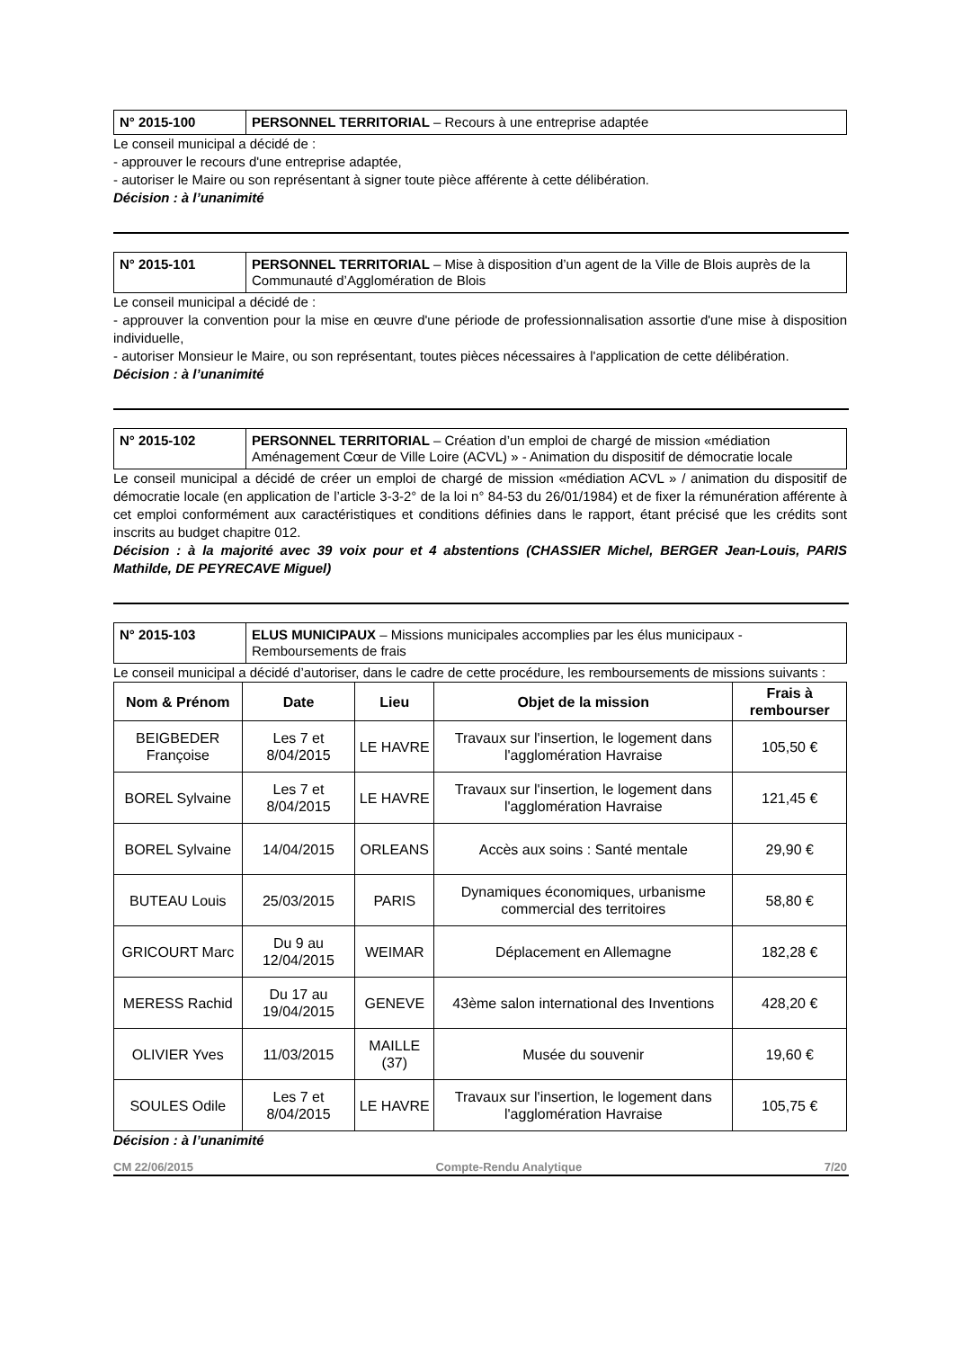| N° 2015-100 | PERSONNEL TERRITORIAL – Recours à une entreprise adaptée |
Le conseil municipal a décidé de :
- approuver le recours d'une entreprise adaptée,
- autoriser le Maire ou son représentant à signer toute pièce afférente à cette délibération.
Décision : à l’unanimité
| N° 2015-101 | PERSONNEL TERRITORIAL – Mise à disposition d’un agent de la Ville de Blois auprès de la Communauté d’Agglomération de Blois |
Le conseil municipal a décidé de :
- approuver la convention pour la mise en œuvre d'une période de professionnalisation assortie d'une mise à disposition individuelle,
- autoriser Monsieur le Maire, ou son représentant, toutes pièces nécessaires à l'application de cette délibération.
Décision : à l’unanimité
| N° 2015-102 | PERSONNEL TERRITORIAL – Création d’un emploi de chargé de mission «médiation Aménagement Cœur de Ville Loire (ACVL) » - Animation du dispositif de démocratie locale |
Le conseil municipal a décidé de créer un emploi de chargé de mission «médiation ACVL » / animation du dispositif de démocratie locale (en application de l’article 3-3-2° de la loi n° 84-53 du 26/01/1984) et de fixer la rémunération afférente à cet emploi conformément aux caractéristiques et conditions définies dans le rapport, étant précisé que les crédits sont inscrits au budget chapitre 012.
Décision : à la majorité avec 39 voix pour et 4 abstentions (CHASSIER Michel, BERGER Jean-Louis, PARIS Mathilde, DE PEYRECAVE Miguel)
| N° 2015-103 | ELUS MUNICIPAUX – Missions municipales accomplies par les élus municipaux - Remboursements de frais |
Le conseil municipal a décidé d’autoriser, dans le cadre de cette procédure, les remboursements de missions suivants :
| Nom & Prénom | Date | Lieu | Objet de la mission | Frais à rembourser |
| --- | --- | --- | --- | --- |
| BEIGBEDER Françoise | Les 7 et 8/04/2015 | LE HAVRE | Travaux sur l'insertion, le logement dans l'agglomération Havraise | 105,50 € |
| BOREL Sylvaine | Les 7 et 8/04/2015 | LE HAVRE | Travaux sur l'insertion, le logement dans l'agglomération Havraise | 121,45 € |
| BOREL Sylvaine | 14/04/2015 | ORLEANS | Accès aux soins : Santé mentale | 29,90 € |
| BUTEAU Louis | 25/03/2015 | PARIS | Dynamiques économiques, urbanisme commercial des territoires | 58,80 € |
| GRICOURT Marc | Du 9 au 12/04/2015 | WEIMAR | Déplacement en Allemagne | 182,28 € |
| MERESS Rachid | Du 17 au 19/04/2015 | GENEVE | 43ème salon international des Inventions | 428,20 € |
| OLIVIER Yves | 11/03/2015 | MAILLE (37) | Musée du souvenir | 19,60 € |
| SOULES Odile | Les 7 et 8/04/2015 | LE HAVRE | Travaux sur l'insertion, le logement dans l'agglomération Havraise | 105,75 € |
Décision : à l’unanimité
CM 22/06/2015 Compte-Rendu Analytique 7/20